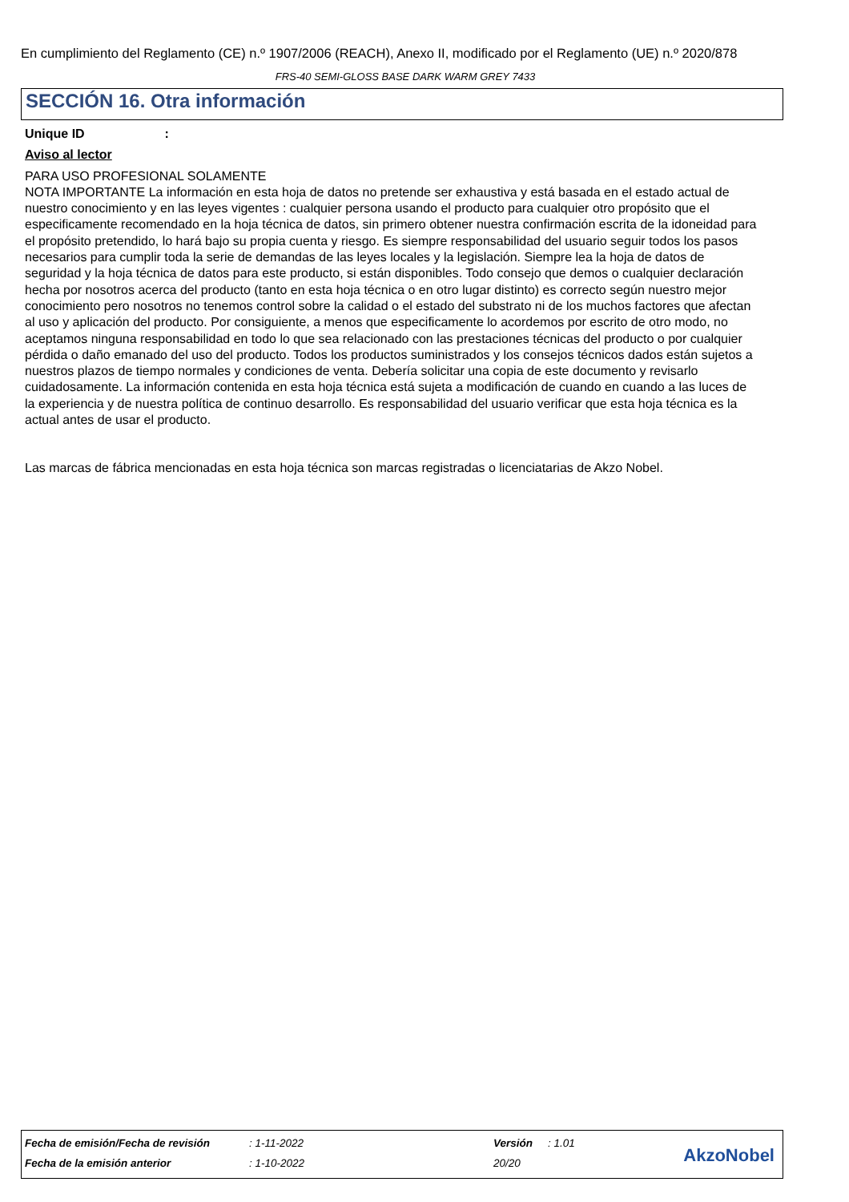En cumplimiento del Reglamento (CE) n.º 1907/2006 (REACH), Anexo II, modificado por el Reglamento (UE) n.º 2020/878
FRS-40 SEMI-GLOSS BASE DARK WARM GREY 7433
SECCIÓN 16. Otra información
Unique ID :
Aviso al lector
PARA USO PROFESIONAL SOLAMENTE
NOTA IMPORTANTE La información en esta hoja de datos no pretende ser exhaustiva y está basada en el estado actual de nuestro conocimiento y en las leyes vigentes : cualquier persona usando el producto para cualquier otro propósito que el especificamente recomendado en la hoja técnica de datos, sin primero obtener nuestra confirmación escrita de la idoneidad para el propósito pretendido, lo hará bajo su propia cuenta y riesgo. Es siempre responsabilidad del usuario seguir todos los pasos necesarios para cumplir toda la serie de demandas de las leyes locales y la legislación. Siempre lea la hoja de datos de seguridad y la hoja técnica de datos para este producto, si están disponibles. Todo consejo que demos o cualquier declaración hecha por nosotros acerca del producto (tanto en esta hoja técnica o en otro lugar distinto) es correcto según nuestro mejor conocimiento pero nosotros no tenemos control sobre la calidad o el estado del substrato ni de los muchos factores que afectan al uso y aplicación del producto. Por consiguiente, a menos que especificamente lo acordemos por escrito de otro modo, no aceptamos ninguna responsabilidad en todo lo que sea relacionado con las prestaciones técnicas del producto o por cualquier pérdida o daño emanado del uso del producto. Todos los productos suministrados y los consejos técnicos dados están sujetos a nuestros plazos de tiempo normales y condiciones de venta. Debería solicitar una copia de este documento y revisarlo cuidadosamente. La información contenida en esta hoja técnica está sujeta a modificación de cuando en cuando a las luces de la experiencia y de nuestra política de continuo desarrollo. Es responsabilidad del usuario verificar que esta hoja técnica es la actual antes de usar el producto.
Las marcas de fábrica mencionadas en esta hoja técnica son marcas registradas o licenciatarias de Akzo Nobel.
| Fecha de emisión/Fecha de revisión | : 1-11-2022 | Versión | : 1.01 |
| Fecha de la emisión anterior | : 1-10-2022 | 20/20 | |
AkzoNobel